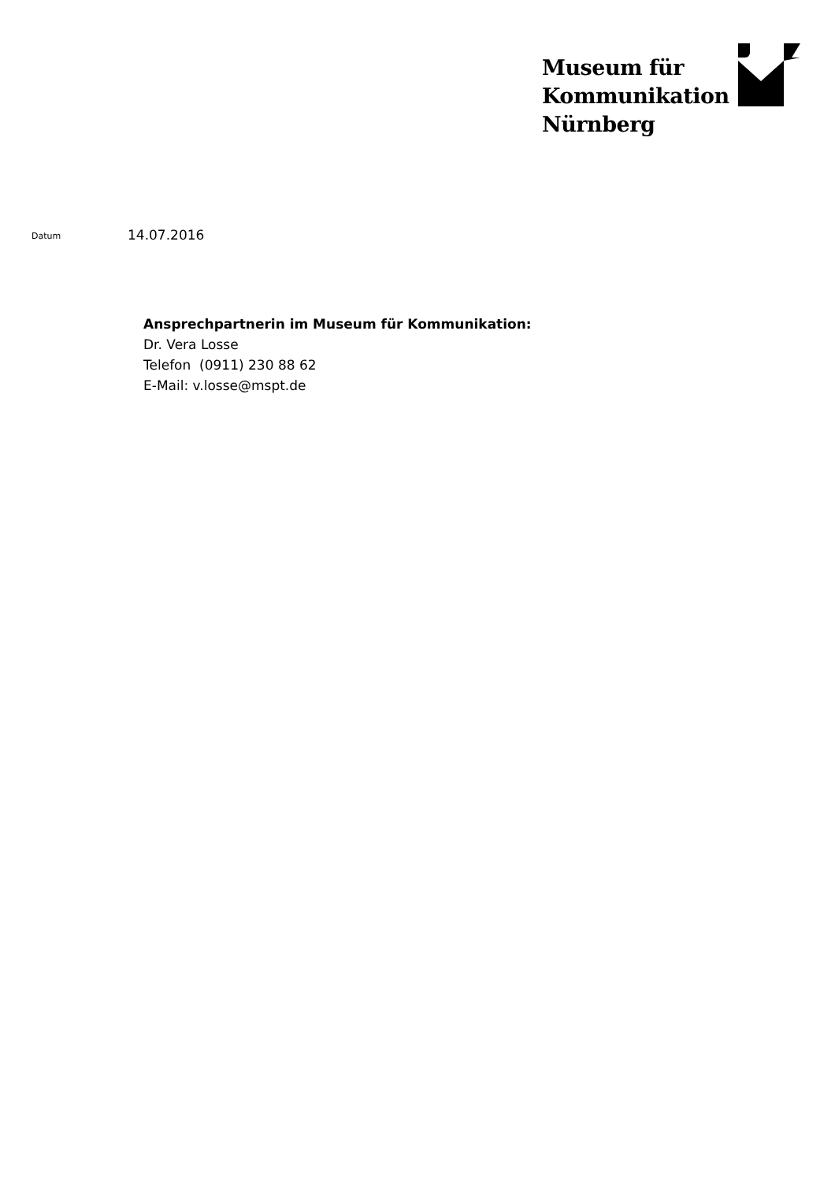Museum für
Kommunikation
Nürnberg
Datum
14.07.2016
Ansprechpartnerin im Museum für Kommunikation:
Dr. Vera Losse
Telefon (0911) 230 88 62
E-Mail: v.losse@mspt.de